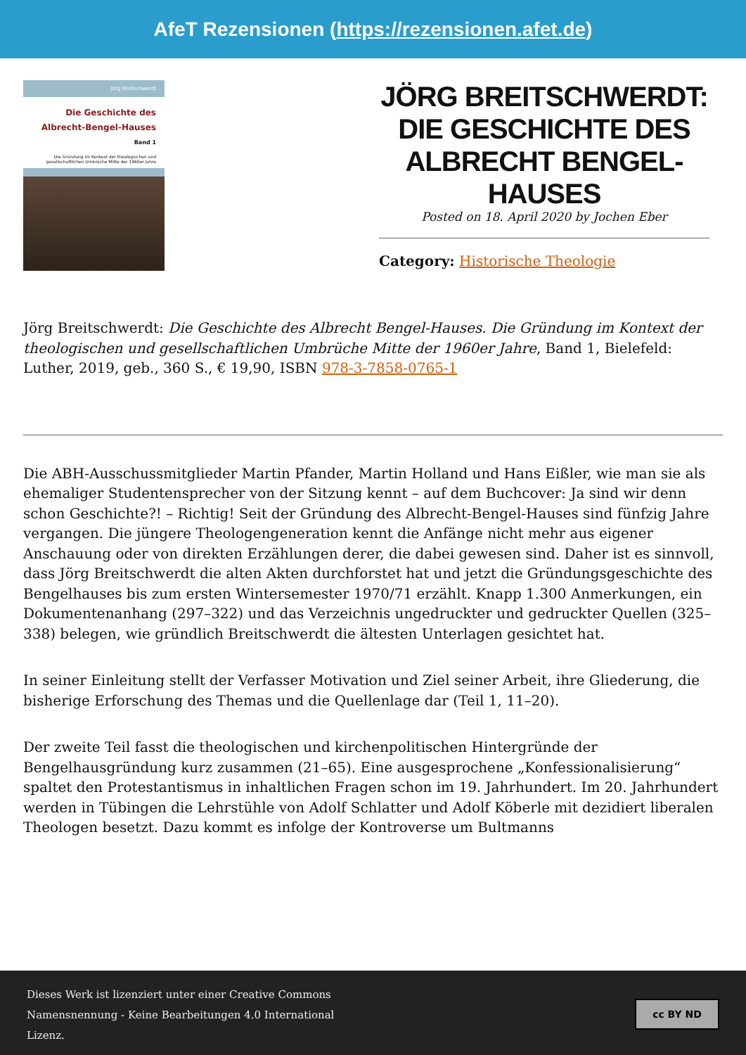AfeT Rezensionen (https://rezensionen.afet.de)
Jörg Breitschwerdt
Die Geschichte des
Albrecht-Bengel-Hauses
Band 1
Die Gründung im Kontext der theologischen und gesellschaftlichen Umbrüche Mitte der 1960er Jahre
JÖRG BREITSCHWERDT: DIE GESCHICHTE DES ALBRECHT BENGEL-HAUSES
Posted on 18. April 2020 by Jochen Eber
Category: Historische Theologie
Jörg Breitschwerdt: Die Geschichte des Albrecht Bengel-Hauses. Die Gründung im Kontext der theologischen und gesellschaftlichen Umbrüche Mitte der 1960er Jahre, Band 1, Bielefeld: Luther, 2019, geb., 360 S., € 19,90, ISBN 978-3-7858-0765-1
Die ABH-Ausschussmitglieder Martin Pfander, Martin Holland und Hans Eißler, wie man sie als ehemaliger Studentensprecher von der Sitzung kennt – auf dem Buchcover: Ja sind wir denn schon Geschichte?! – Richtig! Seit der Gründung des Albrecht-Bengel-Hauses sind fünfzig Jahre vergangen. Die jüngere Theologengeneration kennt die Anfänge nicht mehr aus eigener Anschauung oder von direkten Erzählungen derer, die dabei gewesen sind. Daher ist es sinnvoll, dass Jörg Breitschwerdt die alten Akten durchforstet hat und jetzt die Gründungsgeschichte des Bengelhauses bis zum ersten Wintersemester 1970/71 erzählt. Knapp 1.300 Anmerkungen, ein Dokumentenanhang (297–322) und das Verzeichnis ungedruckter und gedruckter Quellen (325–338) belegen, wie gründlich Breitschwerdt die ältesten Unterlagen gesichtet hat.
In seiner Einleitung stellt der Verfasser Motivation und Ziel seiner Arbeit, ihre Gliederung, die bisherige Erforschung des Themas und die Quellenlage dar (Teil 1, 11–20).
Der zweite Teil fasst die theologischen und kirchenpolitischen Hintergründe der Bengelhausgründung kurz zusammen (21–65). Eine ausgesprochene „Konfessionalisierung“ spaltet den Protestantismus in inhaltlichen Fragen schon im 19. Jahrhundert. Im 20. Jahrhundert werden in Tübingen die Lehrstühle von Adolf Schlatter und Adolf Köberle mit dezidiert liberalen Theologen besetzt. Dazu kommt es infolge der Kontroverse um Bultmanns
Dieses Werk ist lizenziert unter einer Creative Commons
Namensnennung - Keine Bearbeitungen 4.0 International
Lizenz.
cc BY ND